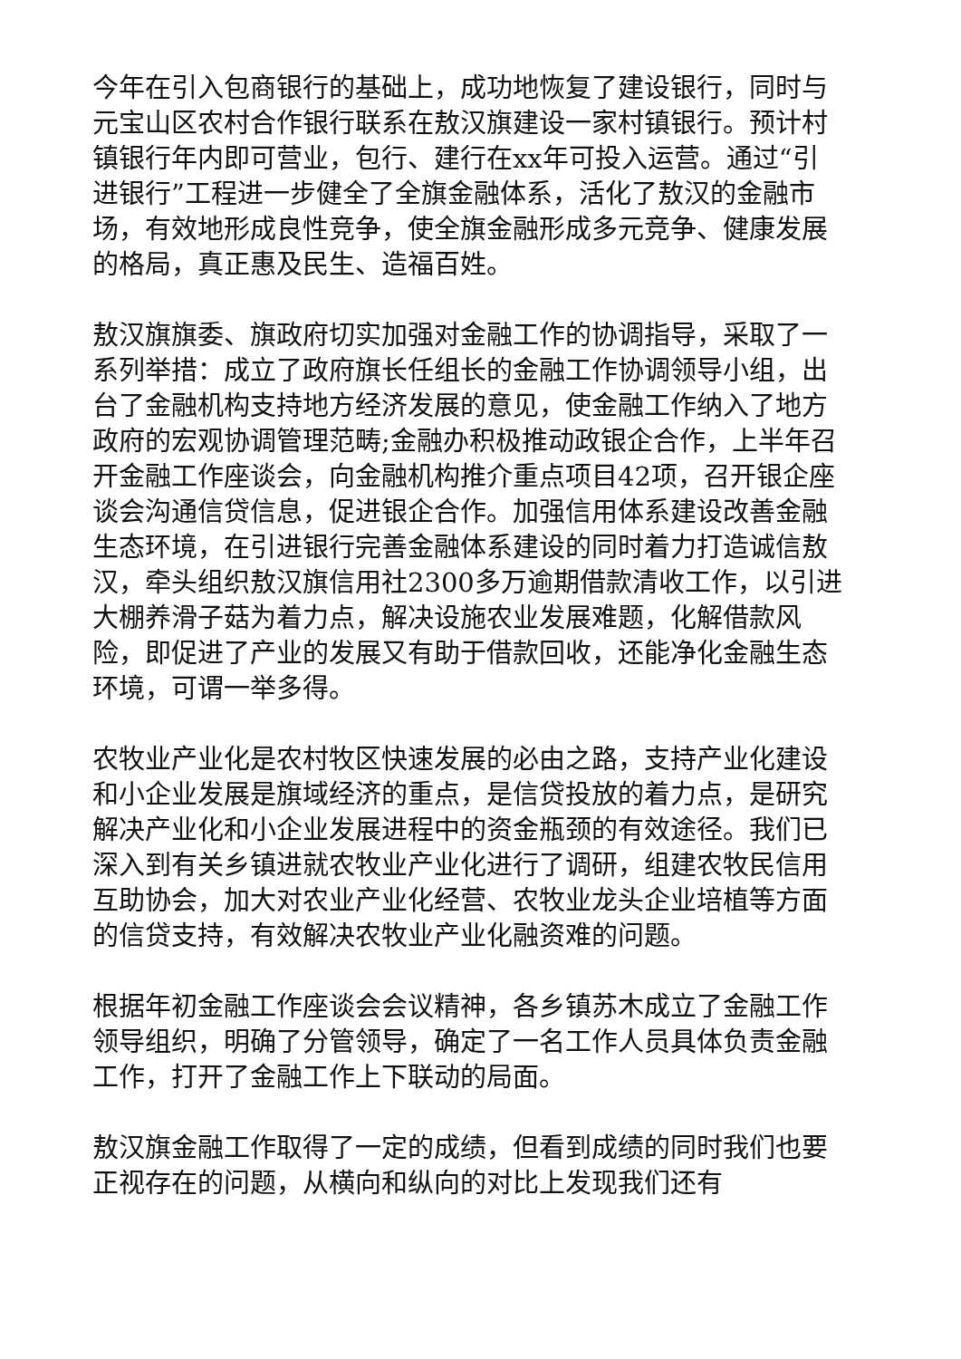今年在引入包商银行的基础上，成功地恢复了建设银行，同时与元宝山区农村合作银行联系在敖汉旗建设一家村镇银行。预计村镇银行年内即可营业，包行、建行在xx年可投入运营。通过“引进银行”工程进一步健全了全旗金融体系，活化了敖汉的金融市场，有效地形成良性竞争，使全旗金融形成多元竞争、健康发展的格局，真正惠及民生、造福百姓。
敖汉旗旗委、旗政府切实加强对金融工作的协调指导，采取了一系列举措：成立了政府旗长任组长的金融工作协调领导小组，出台了金融机构支持地方经济发展的意见，使金融工作纳入了地方政府的宏观协调管理范畴;金融办积极推动政银企合作，上半年召开金融工作座谈会，向金融机构推介重点项目42项，召开银企座谈会沟通信贷信息，促进银企合作。加强信用体系建设改善金融生态环境，在引进银行完善金融体系建设的同时着力打造诚信敖汉，牵头组织敖汉旗信用社2300多万逾期借款清收工作，以引进大棚养滑子菇为着力点，解决设施农业发展难题，化解借款风险，即促进了产业的发展又有助于借款回收，还能净化金融生态环境，可谓一举多得。
农牧业产业化是农村牧区快速发展的必由之路，支持产业化建设和小企业发展是旗域经济的重点，是信贷投放的着力点，是研究解决产业化和小企业发展进程中的资金瓶颈的有效途径。我们已深入到有关乡镇进就农牧业产业化进行了调研，组建农牧民信用互助协会，加大对农业产业化经营、农牧业龙头企业培植等方面的信贷支持，有效解决农牧业产业化融资难的问题。
根据年初金融工作座谈会会议精神，各乡镇苏木成立了金融工作领导组织，明确了分管领导，确定了一名工作人员具体负责金融工作，打开了金融工作上下联动的局面。
敖汉旗金融工作取得了一定的成绩，但看到成绩的同时我们也要正视存在的问题，从横向和纵向的对比上发现我们还有